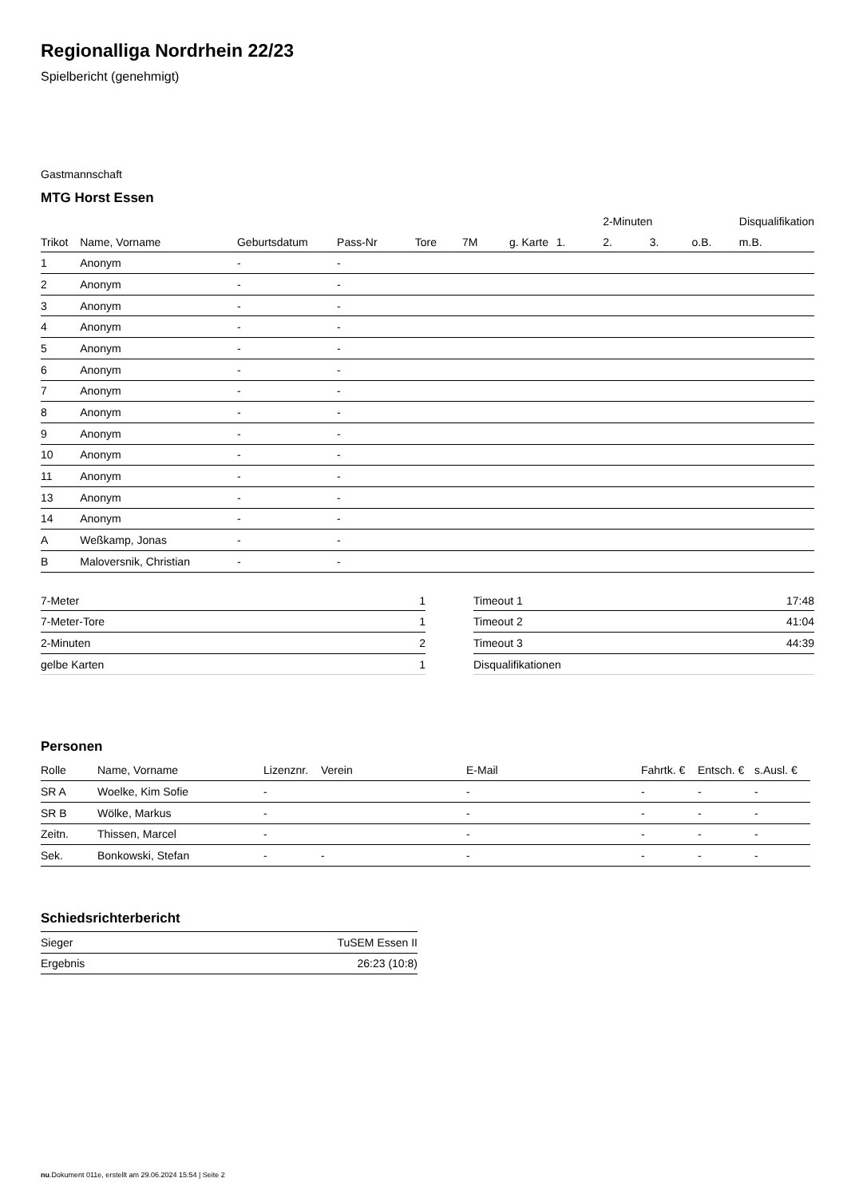Regionalliga Nordrhein 22/23
Spielbericht (genehmigt)
Gastmannschaft
MTG Horst Essen
| | | | | | | | | 2-Minuten | | | Disqualifikation |
| --- | --- | --- | --- | --- | --- | --- | --- | --- | --- | --- | --- |
| Trikot | Name, Vorname | Geburtsdatum | Pass-Nr | Tore | 7M | g. Karte | 1. | 2. | 3. | o.B. | m.B. |
| 1 | Anonym | - | - | | | | | | | | |
| 2 | Anonym | - | - | | | | | | | | |
| 3 | Anonym | - | - | | | | | | | | |
| 4 | Anonym | - | - | | | | | | | | |
| 5 | Anonym | - | - | | | | | | | | |
| 6 | Anonym | - | - | | | | | | | | |
| 7 | Anonym | - | - | | | | | | | | |
| 8 | Anonym | - | - | | | | | | | | |
| 9 | Anonym | - | - | | | | | | | | |
| 10 | Anonym | - | - | | | | | | | | |
| 11 | Anonym | - | - | | | | | | | | |
| 13 | Anonym | - | - | | | | | | | | |
| 14 | Anonym | - | - | | | | | | | | |
| A | Weßkamp, Jonas | - | - | | | | | | | | |
| B | Maloversnik, Christian | - | - | | | | | | | | |
| 7-Meter | 1 |
| 7-Meter-Tore | 1 |
| 2-Minuten | 2 |
| gelbe Karten | 1 |
| Timeout 1 | 17:48 |
| Timeout 2 | 41:04 |
| Timeout 3 | 44:39 |
| Disqualifikationen | |
Personen
| Rolle | Name, Vorname | Lizenznr. | Verein | E-Mail | Fahrtk. € | Entsch. € | s.Ausl. € |
| --- | --- | --- | --- | --- | --- | --- | --- |
| SR A | Woelke, Kim Sofie | - | | - | - | - | - |
| SR B | Wölke, Markus | - | | - | - | - | - |
| Zeitn. | Thissen, Marcel | - | | - | - | - | - |
| Sek. | Bonkowski, Stefan | - | - | - | - | - | - |
Schiedsrichterbericht
| Sieger | TuSEM Essen II |
| Ergebnis | 26:23 (10:8) |
nu.Dokument 011e, erstellt am 29.06.2024 15:54 | Seite 2